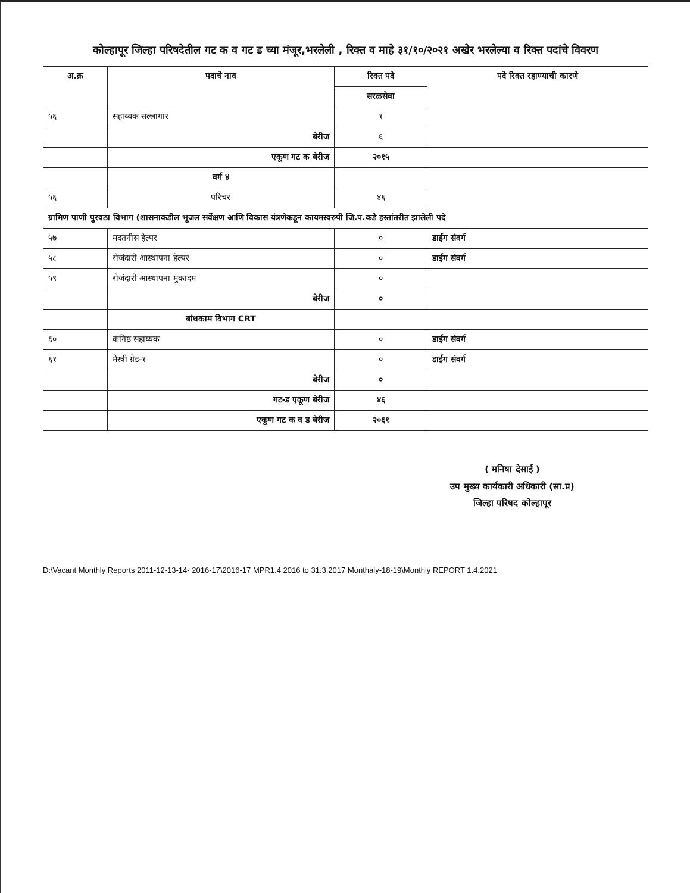कोल्हापूर जिल्हा परिषदेतील गट क व गट ड च्या मंजूर,भरलेली , रिक्त व माहे ३१/१०/२०२१ अखेर भरलेल्या व रिक्त पदांचे विवरण
| अ.क्र | पदाचे नाव | रिक्त पदे | पदे रिक्त रहाण्याची कारणे |
| --- | --- | --- | --- |
| | | सरळसेवा | |
| ५६ | सहाय्यक सल्लागार | १ | |
| | बेरीज | ६ | |
| | एकूण गट क बेरीज | २०१५ | |
| | वर्ग ४ | | |
| ५६ | परिचर | ४६ | |
| ग्रामिण पाणी पुरवठा विभाग (शासनाकडील भूजल सर्वेक्षण आणि विकास यंत्रणेकडून कायमस्वरुपी जि.प.कडे हस्तांतरीत झालेली पदे | | | |
| ५७ | मदतनीस हेल्पर | ० | डाईंग संवर्ग |
| ५८ | रोजंदारी आस्थापना हेल्पर | ० | डाईंग संवर्ग |
| ५९ | रोजंदारी आस्थापना मुकादम | ० | |
| | बेरीज | ० | |
| | बांधकाम विभाग CRT | | |
| ६० | कनिष्ठ सहाय्यक | ० | डाईंग संवर्ग |
| ६१ | मेस्त्री ग्रेड-१ | ० | डाईंग संवर्ग |
| | बेरीज | ० | |
| | गट-ड एकूण बेरीज | ४६ | |
| | एकूण गट क व ड बेरीज | २०६१ | |
( मनिषा देसाई )
उप मुख्य कार्यकारी अधिकारी (सा.प्र)
जिल्हा परिषद कोल्हापूर
D:\Vacant Monthly Reports 2011-12-13-14- 2016-17\2016-17 MPR1.4.2016 to 31.3.2017 Monthaly-18-19\Monthly REPORT 1.4.2021